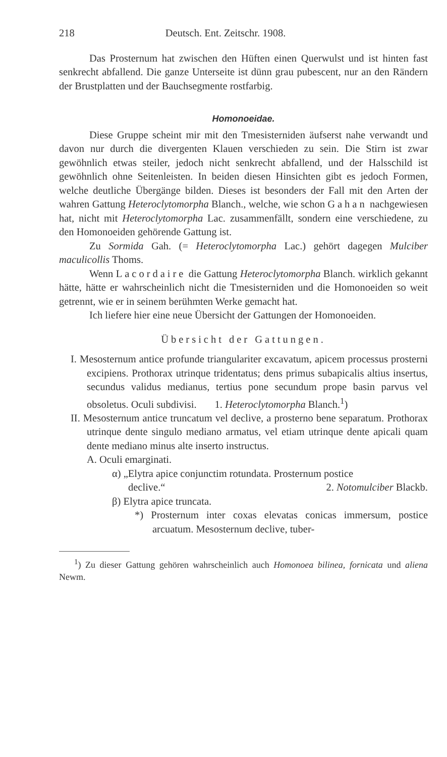218 Deutsch. Ent. Zeitschr. 1908.
Das Prosternum hat zwischen den Hüften einen Querwulst und ist hinten fast senkrecht abfallend. Die ganze Unterseite ist dünn grau pubescent, nur an den Rändern der Brustplatten und der Bauchsegmente rostfarbig.
Homonoeidae.
Diese Gruppe scheint mir mit den Tmesisterniden äufserst nahe verwandt und davon nur durch die divergenten Klauen verschieden zu sein. Die Stirn ist zwar gewöhnlich etwas steiler, jedoch nicht senkrecht abfallend, und der Halsschild ist gewöhnlich ohne Seitenleisten. In beiden diesen Hinsichten gibt es jedoch Formen, welche deutliche Übergänge bilden. Dieses ist besonders der Fall mit den Arten der wahren Gattung Heteroclytomorpha Blanch., welche, wie schon Gahan nachgewiesen hat, nicht mit Heteroclytomorpha Lac. zusammenfällt, sondern eine verschiedene, zu den Homonoeiden gehörende Gattung ist.
Zu Sormida Gah. (= Heteroclytomorpha Lac.) gehört dagegen Mulciber maculicollis Thoms.
Wenn Lacordaire die Gattung Heteroclytomorpha Blanch. wirklich gekannt hätte, hätte er wahrscheinlich nicht die Tmesisterniden und die Homonoeiden so weit getrennt, wie er in seinem berühmten Werke gemacht hat.
Ich liefere hier eine neue Übersicht der Gattungen der Homonoeiden.
Übersicht der Gattungen.
I. Mesosternum antice profunde triangulariter excavatum, apicem processus prosterni excipiens. Prothorax utrinque tridentatus; dens primus subapicalis altius insertus, secundus validus medianus, tertius pone secundum prope basin parvus vel obsoletus. Oculi subdivisi. 1. Heteroclytomorpha Blanch.<sup>1</sup>)
II. Mesosternum antice truncatum vel declive, a prosterno bene separatum. Prothorax utrinque dente singulo mediano armatus, vel etiam utrinque dente apicali quam dente mediano minus alte inserto instructus.
A. Oculi emarginati.
α) „Elytra apice conjunctim rotundata. Prosternum postice
declive.“2. Notomulciber Blackb.
β) Elytra apice truncata.
*) Prosternum inter coxas elevatas conicas immersum, postice arcuatum. Mesosternum declive, tuber-
<sup>1</sup>) Zu dieser Gattung gehören wahrscheinlich auch Homonoea bilinea, fornicata und aliena Newm.